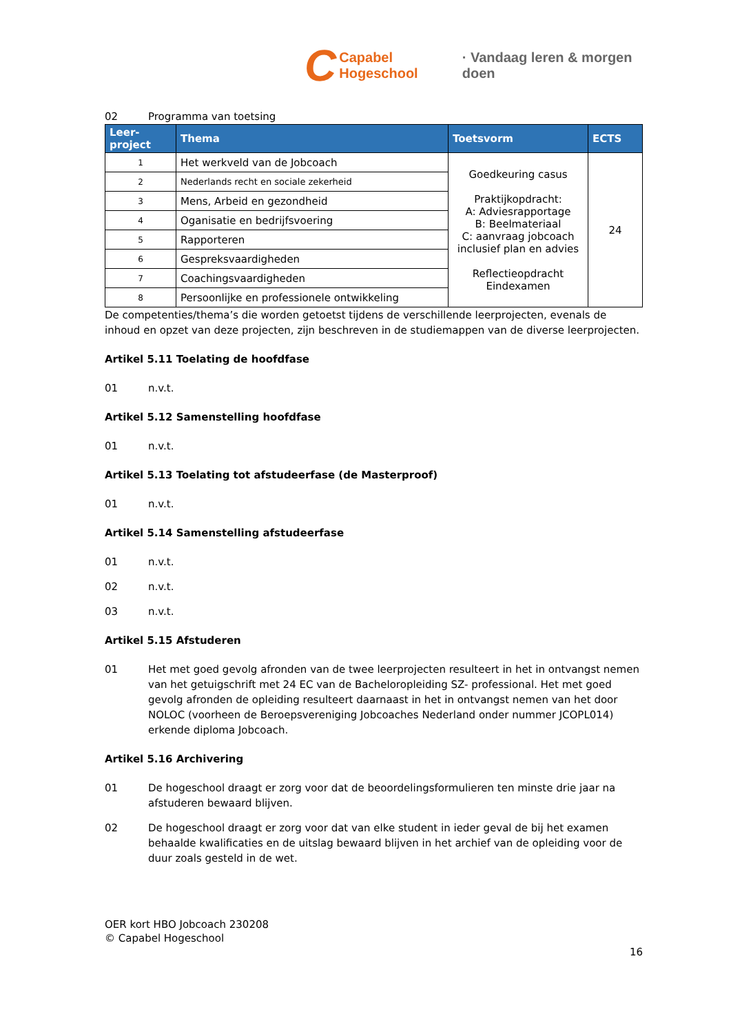C Capabel Hogeschool · Vandaag leren & morgen doen
02 Programma van toetsing
| Leer- project | Thema | Toetsvorm | ECTS |
| --- | --- | --- | --- |
| 1 | Het werkveld van de Jobcoach | Goedkeuring casus Praktijkopdracht: A: Adviesrapportage B: Beelmateriaal C: aanvraag jobcoach inclusief plan en advies Reflectieopdracht Eindexamen | 24 |
| 2 | Nederlands recht en sociale zekerheid | | |
| 3 | Mens, Arbeid en gezondheid | | |
| 4 | Oganisatie en bedrijfsvoering | | |
| 5 | Rapporteren | | |
| 6 | Gespreksvaardigheden | | |
| 7 | Coachingsvaardigheden | | |
| 8 | Persoonlijke en professionele ontwikkeling | | |
De competenties/thema’s die worden getoetst tijdens de verschillende leerprojecten, evenals de inhoud en opzet van deze projecten, zijn beschreven in de studiemappen van de diverse leerprojecten.
Artikel 5.11 Toelating de hoofdfase
01 n.v.t.
Artikel 5.12 Samenstelling hoofdfase
01 n.v.t.
Artikel 5.13 Toelating tot afstudeerfase (de Masterproof)
01 n.v.t.
Artikel 5.14 Samenstelling afstudeerfase
01 n.v.t.
02 n.v.t.
03 n.v.t.
Artikel 5.15 Afstuderen
01 Het met goed gevolg afronden van de twee leerprojecten resulteert in het in ontvangst nemen van het getuigschrift met 24 EC van de Bacheloropleiding SZ- professional. Het met goed gevolg afronden de opleiding resulteert daarnaast in het in ontvangst nemen van het door NOLOC (voorheen de Beroepsvereniging Jobcoaches Nederland onder nummer JCOPL014) erkende diploma Jobcoach.
Artikel 5.16 Archivering
01 De hogeschool draagt er zorg voor dat de beoordelingsformulieren ten minste drie jaar na afstuderen bewaard blijven.
02 De hogeschool draagt er zorg voor dat van elke student in ieder geval de bij het examen behaalde kwalificaties en de uitslag bewaard blijven in het archief van de opleiding voor de duur zoals gesteld in de wet.
OER kort HBO Jobcoach 230208
© Capabel Hogeschool
16